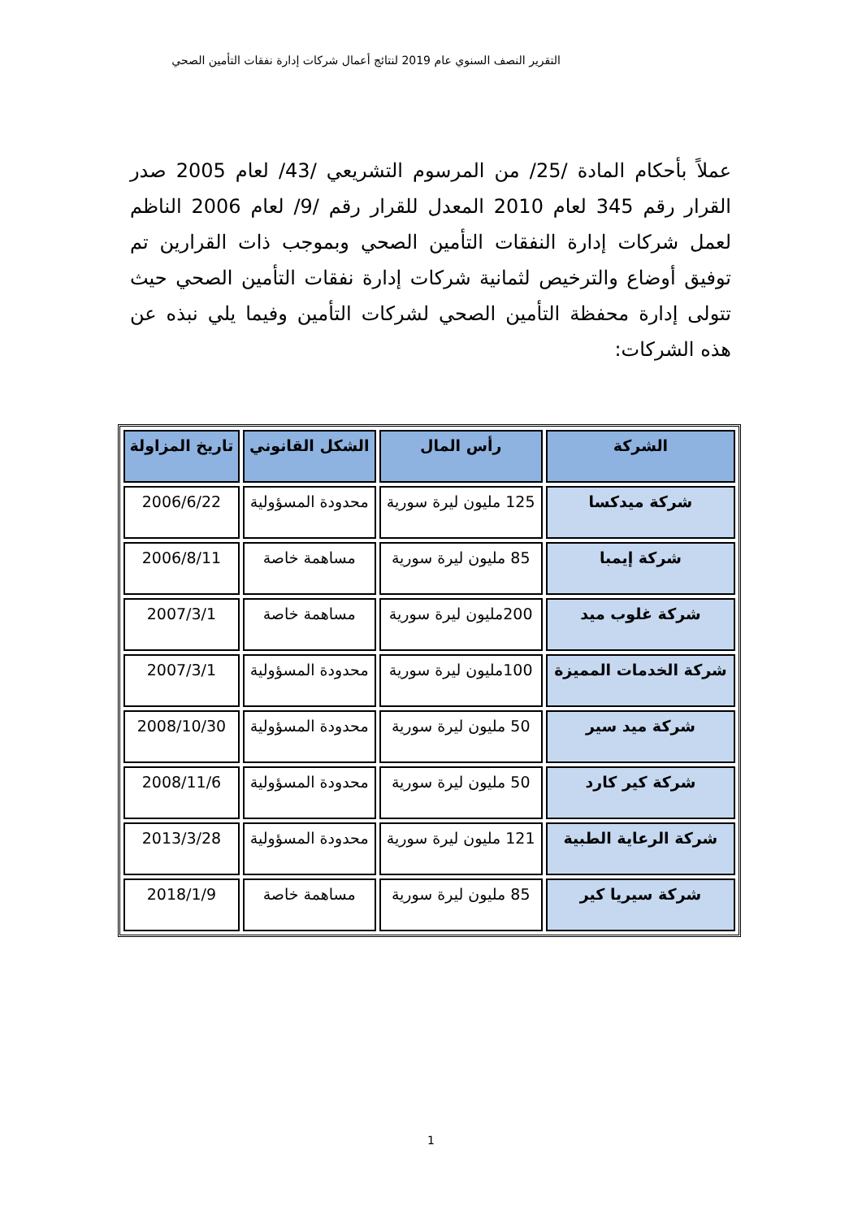التقرير النصف السنوي عام 2019 لنتائج أعمال شركات إدارة نفقات التأمين الصحي
عملاً بأحكام المادة /25/ من المرسوم التشريعي /43/ لعام 2005 صدر القرار رقم 345 لعام 2010 المعدل للقرار رقم /9/ لعام 2006 الناظم لعمل شركات إدارة النفقات التأمين الصحي وبموجب ذات القرارين تم توفيق أوضاع والترخيص لثمانية شركات إدارة نفقات التأمين الصحي حيث تتولى إدارة محفظة التأمين الصحي لشركات التأمين وفيما يلي نبذه عن هذه الشركات:
| الشركة | رأس المال | الشكل القانوني | تاريخ المزاولة |
| --- | --- | --- | --- |
| شركة ميدكسا | 125 مليون ليرة سورية | محدودة المسؤولية | 2006/6/22 |
| شركة إيمبا | 85 مليون ليرة سورية | مساهمة خاصة | 2006/8/11 |
| شركة غلوب ميد | 200مليون ليرة سورية | مساهمة خاصة | 2007/3/1 |
| شركة الخدمات المميزة | 100مليون ليرة سورية | محدودة المسؤولية | 2007/3/1 |
| شركة ميد سير | 50 مليون ليرة سورية | محدودة المسؤولية | 2008/10/30 |
| شركة كير كارد | 50 مليون ليرة سورية | محدودة المسؤولية | 2008/11/6 |
| شركة الرعاية الطبية | 121 مليون ليرة سورية | محدودة المسؤولية | 2013/3/28 |
| شركة سيريا كير | 85 مليون ليرة سورية | مساهمة خاصة | 2018/1/9 |
1